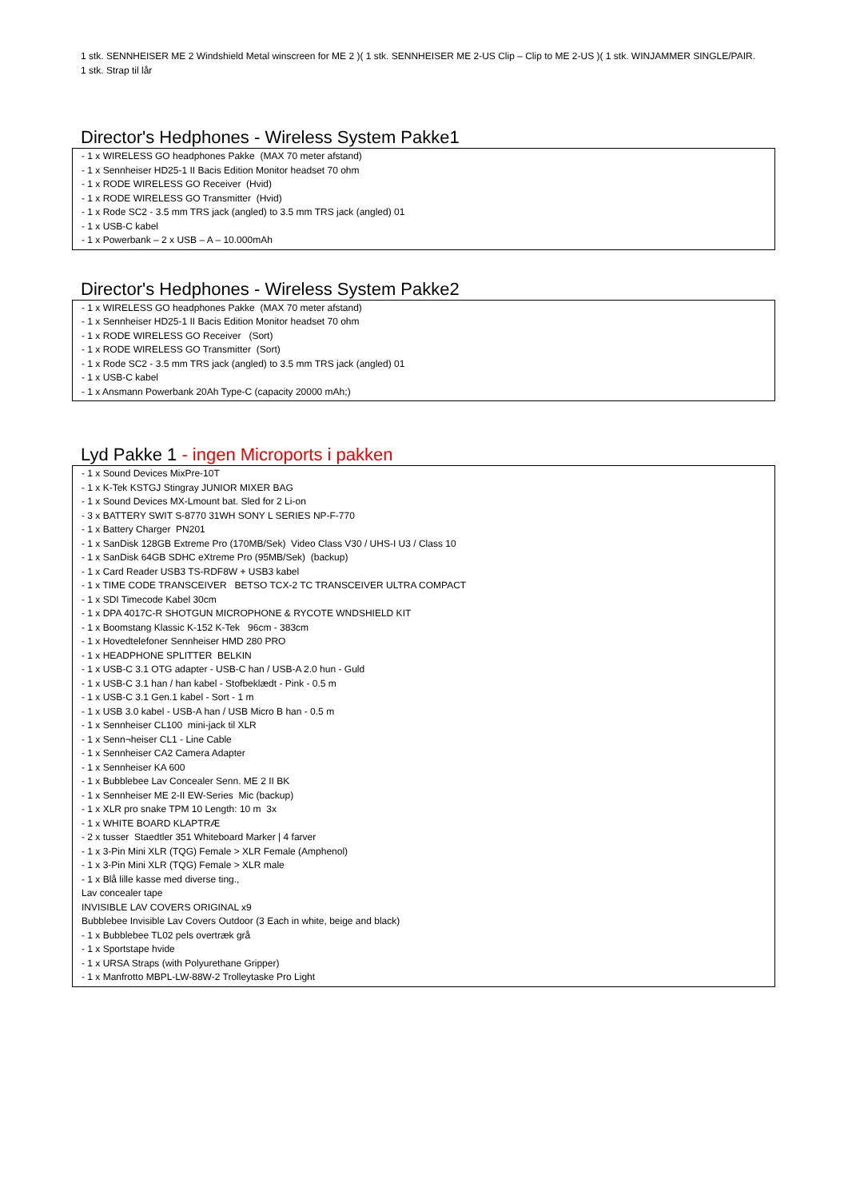1 stk. SENNHEISER ME 2 Windshield Metal winscreen for ME 2 )( 1 stk. SENNHEISER ME 2-US Clip – Clip to ME 2-US )( 1 stk. WINJAMMER SINGLE/PAIR.
1 stk. Strap til lår
Director's Hedphones - Wireless System Pakke1
- 1 x WIRELESS GO headphones Pakke (MAX 70 meter afstand)
- 1 x Sennheiser HD25-1 II Bacis Edition Monitor headset 70 ohm
- 1 x RODE WIRELESS GO Receiver (Hvid)
- 1 x RODE WIRELESS GO Transmitter (Hvid)
- 1 x Rode SC2 - 3.5 mm TRS jack (angled) to 3.5 mm TRS jack (angled) 01
- 1 x USB-C kabel
- 1 x Powerbank – 2 x USB – A – 10.000mAh
Director's Hedphones - Wireless System Pakke2
- 1 x WIRELESS GO headphones Pakke (MAX 70 meter afstand)
- 1 x Sennheiser HD25-1 II Bacis Edition Monitor headset 70 ohm
- 1 x RODE WIRELESS GO Receiver (Sort)
- 1 x RODE WIRELESS GO Transmitter (Sort)
- 1 x Rode SC2 - 3.5 mm TRS jack (angled) to 3.5 mm TRS jack (angled) 01
- 1 x USB-C kabel
- 1 x Ansmann Powerbank 20Ah Type-C (capacity 20000 mAh;)
Lyd Pakke 1 - ingen Microports i pakken
- 1 x Sound Devices MixPre-10T
- 1 x K-Tek KSTGJ Stingray JUNIOR MIXER BAG
- 1 x Sound Devices MX-Lmount bat. Sled for 2 Li-on
- 3 x BATTERY SWIT S-8770 31WH SONY L SERIES NP-F-770
- 1 x Battery Charger PN201
- 1 x SanDisk 128GB Extreme Pro (170MB/Sek) Video Class V30 / UHS-I U3 / Class 10
- 1 x SanDisk 64GB SDHC eXtreme Pro (95MB/Sek) (backup)
- 1 x Card Reader USB3 TS-RDF8W + USB3 kabel
- 1 x TIME CODE TRANSCEIVER BETSO TCX-2 TC TRANSCEIVER ULTRA COMPACT
- 1 x SDI Timecode Kabel 30cm
- 1 x DPA 4017C-R SHOTGUN MICROPHONE & RYCOTE WNDSHIELD KIT
- 1 x Boomstang Klassic K-152 K-Tek 96cm - 383cm
- 1 x Hovedtelefoner Sennheiser HMD 280 PRO
- 1 x HEADPHONE SPLITTER BELKIN
- 1 x USB-C 3.1 OTG adapter - USB-C han / USB-A 2.0 hun - Guld
- 1 x USB-C 3.1 han / han kabel - Stofbeklædt - Pink - 0.5 m
- 1 x USB-C 3.1 Gen.1 kabel - Sort - 1 m
- 1 x USB 3.0 kabel - USB-A han / USB Micro B han - 0.5 m
- 1 x Sennheiser CL100 mini-jack til XLR
- 1 x Senn¬heiser CL1 - Line Cable
- 1 x Sennheiser CA2 Camera Adapter
- 1 x Sennheiser KA 600
- 1 x Bubblebee Lav Concealer Senn. ME 2 II BK
- 1 x Sennheiser ME 2-II EW-Series Mic (backup)
- 1 x XLR pro snake TPM 10 Length: 10 m 3x
- 1 x WHITE BOARD KLAPTRÆ
- 2 x tusser Staedtler 351 Whiteboard Marker | 4 farver
- 1 x 3-Pin Mini XLR (TQG) Female > XLR Female (Amphenol)
- 1 x 3-Pin Mini XLR (TQG) Female > XLR male
- 1 x Blå lille kasse med diverse ting.,
Lav concealer tape
INVISIBLE LAV COVERS ORIGINAL x9
Bubblebee Invisible Lav Covers Outdoor (3 Each in white, beige and black)
- 1 x Bubblebee TL02 pels overtræk grå
- 1 x Sportstape hvide
- 1 x URSA Straps (with Polyurethane Gripper)
- 1 x Manfrotto MBPL-LW-88W-2 Trolleytaske Pro Light